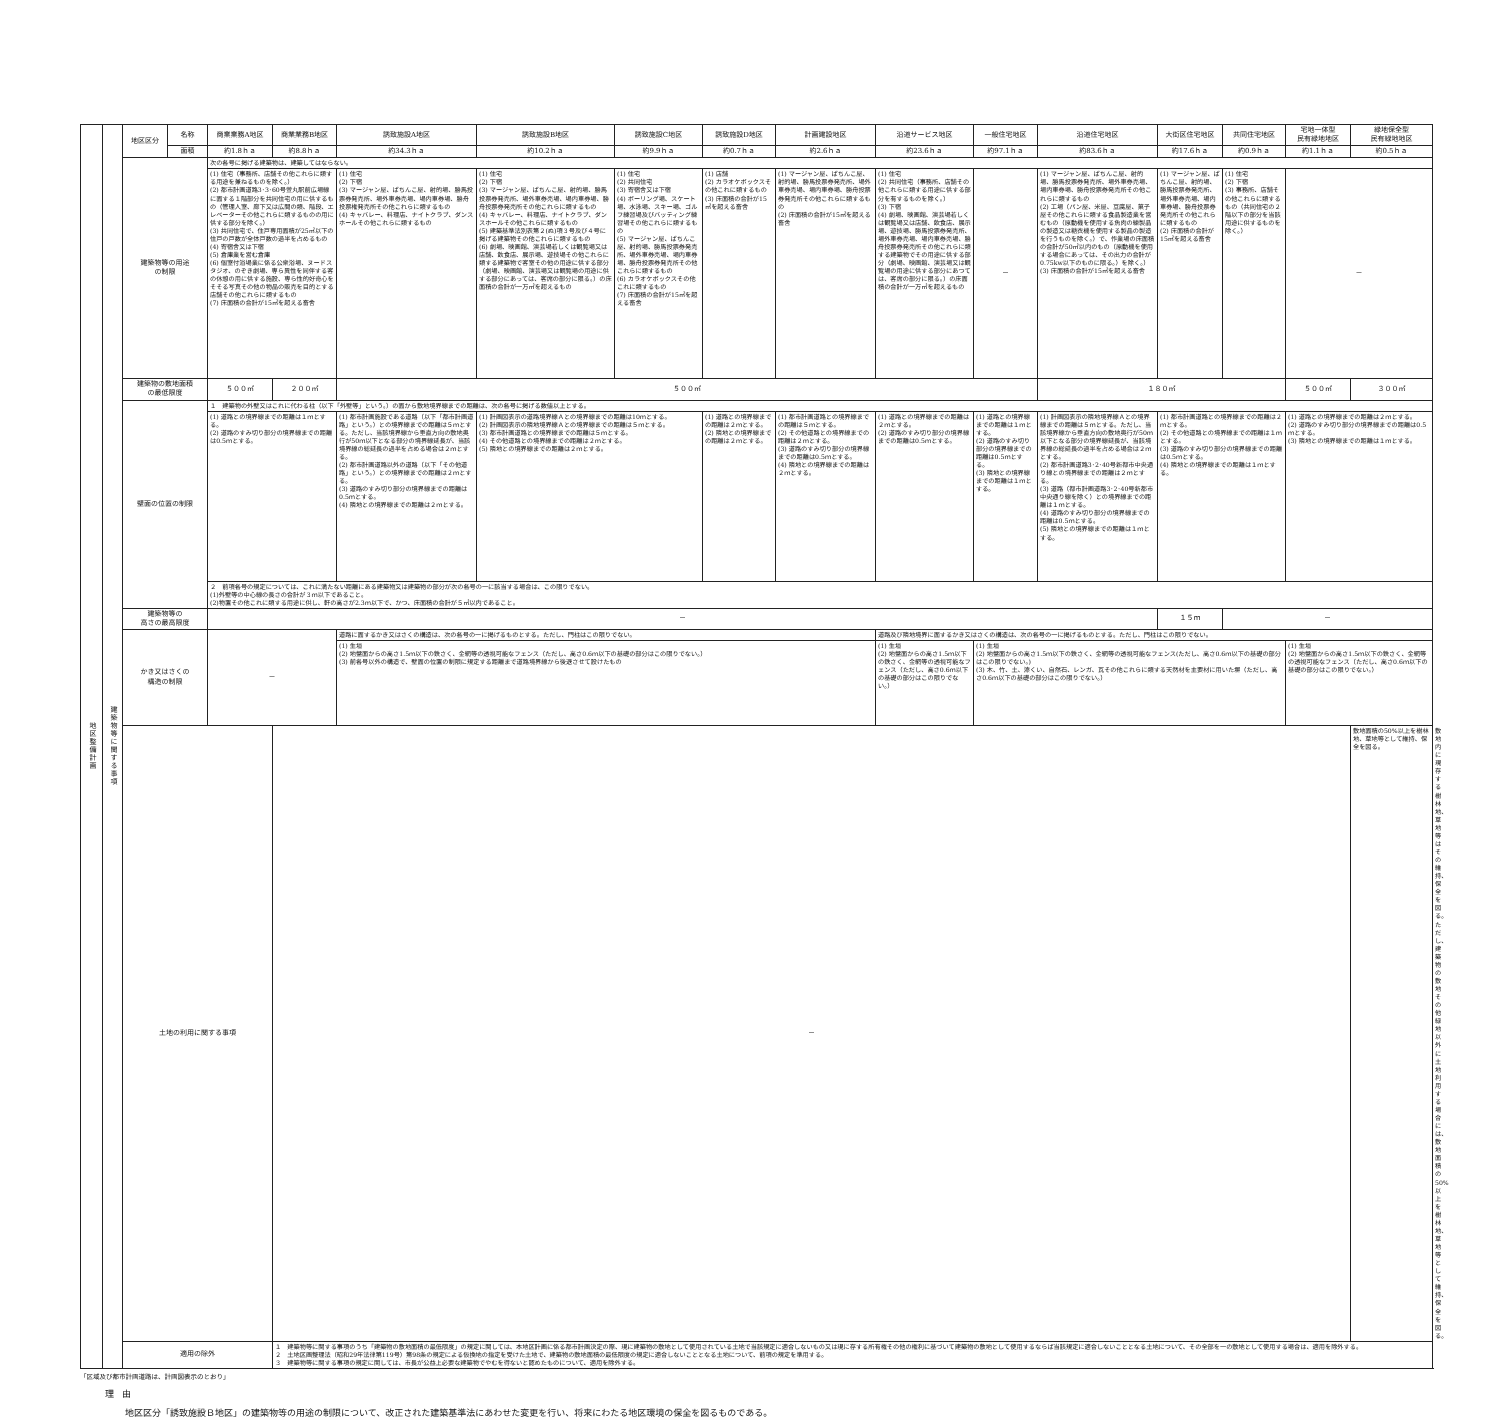| 地区整備計画 | 建築物等に関する事項 | 地区区分 | 名称 | 商業業務A地区 | 商業業務B地区 | 誘致施設A地区 | 誘致施設B地区 | 誘致施設C地区 | 誘致施設D地区 | 計画建設地区 | 沿道サービス地区 | 一般住宅地区 | 沿道住宅地区 | 大街区住宅地区 | 共同住宅地区 | 宅地一体型 民有緑地地区 | 緑地保全型 民有緑地地区 | |
| | | | 面積 | 約1.8ｈａ | 約8.8ｈａ | 約34.3ｈａ | 約10.2ｈａ | 約9.9ｈａ | 約0.7ｈａ | 約2.6ｈａ | 約23.6ｈａ | 約97.1ｈａ | 約83.6ｈａ | 約17.6ｈａ | 約0.9ｈａ | 約1.1ｈａ | 約0.5ｈａ | |
| | | 建築物等の用途 の制限 | | 次の各号に掲げる建築物は、建築してはならない。 | | | | | | | | | | | | | | |
| | | | | (1) 住宅（事務所、店舗その他これらに類する用途を兼ねるものを除く。） (2) 都市計画道路3･3･60号萱丸駅前広場線に面する１階部分を共同住宅の用に供するもの（管理人室、廊下又は広間の類、階段、エレベーターその他これらに類するものの用に供する部分を除く。） (3) 共同住宅で、住戸専用面積が25㎡以下の住戸の戸数が全体戸数の過半を占めるもの (4) 寄宿舎又は下宿 (5) 倉庫業を営む倉庫 (6) 個室付浴場業に係る公衆浴場、ヌードスタジオ、のぞき劇場、専ら異性を同伴する客の休憩の用に供する施設、専ら性的好奇心をそそる写真その他の物品の販売を目的とする店舗その他これらに類するもの (7) 床面積の合計が15㎡を超える畜舎 | | (1) 住宅 (2) 下宿 (3) マージャン屋、ぱちんこ屋、射的場、勝馬投票券発売所、場外車券売場、場内車券場、勝舟投票権発売所その他これらに類するもの (4) キャバレー、料理店、ナイトクラブ、ダンスホールその他これらに類するもの | (1) 住宅 (2) 下宿 (3) マージャン屋、ぱちんこ屋、射的場、勝馬投票券発売所、場外車券売場、場内車券場、勝舟投票券発売所その他これらに類するもの (4) キャバレー、料理店、ナイトクラブ、ダンスホールその他これらに類するもの (5) 建築基準法別表第２(ぬ)項３号及び４号に掲げる建築物その他これらに類するもの (6) 劇場、映画館、演芸場若しくは観覧場又は店舗、飲食店、展示場、遊技場その他これらに類する建築物で客室その他の用途に供する部分（劇場、映画館、演芸場又は観覧場の用途に供する部分にあっては、客席の部分に限る。）の床面積の合計が一万㎡を超えるもの | (1) 住宅 (2) 共同住宅 (3) 寄宿舎又は下宿 (4) ボーリング場、スケート場、水泳場、スキー場、ゴルフ練習場及びバッティング練習場その他これらに類するもの (5) マージャン屋、ぱちんこ屋、射的場、勝馬投票券発売所、場外車券売場、場内車券場、勝舟投票券発売所その他これらに類するもの (6) カラオケボックスその他これに類するもの (7) 床面積の合計が15㎡を超える畜舎 | (1) 店舗 (2) カラオケボックスその他これに類するもの (3) 床面積の合計が15㎡を超える畜舎 | (1) マージャン屋、ぱちんこ屋、射的場、勝馬投票券発売所、場外車券売場、場内車券場、勝舟投票券発売所その他これらに類するもの (2) 床面積の合計が15㎡を超える畜舎 | (1) 住宅 (2) 共同住宅（事務所、店舗その他これらに類する用途に供する部分を有するものを除く。） (3) 下宿 (4) 劇場、映画館、演芸場若しくは観覧場又は店舗、飲食店、展示場、遊技場、勝馬投票券発売所、場外車券売場、場内車券売場、勝舟投票券発売所その他これらに類する建築物でその用途に供する部分（劇場、映画館、演芸場又は観覧場の用途に供する部分にあつては、客席の部分に限る。）の床面積の合計が一万㎡を超えるもの | － | (1) マージャン屋、ぱちんこ屋、射的場、勝馬投票券発売所、場外車券売場、場内車券場、勝舟投票券発売所その他これらに類するもの (2) 工場（パン屋、米屋、豆腐屋、菓子屋その他これらに類する食品製造業を営むもの（原動機を使用する魚肉の練製品の製造又は糖衣機を使用する製品の製造を行うものを除く。）で、作業場の床面積の合計が50㎡以内のもの（原動機を使用する場合にあっては、その出力の合計が0.75kw以下のものに限る。）を除く。） (3) 床面積の合計が15㎡を超える畜舎 | (1) マージャン屋、ぱちんこ屋、射的場、勝馬投票券発売所、場外車券売場、場内車券場、勝舟投票券発売所その他これらに類するもの (2) 床面積の合計が15㎡を超える畜舎 | (1) 住宅 (2) 下宿 (3) 事務所、店舗その他これらに類するもの（共同住宅の２階以下の部分を当該用途に供するものを除く。） | － | | |
| | | 建築物の敷地面積 の最低限度 | | ５００㎡ | ２００㎡ | ５００㎡ | | | | | | | １８０㎡ | | | ５００㎡ | ３００㎡ | |
| | | 壁面の位置の制限 | | １ 建築物の外壁又はこれに代わる柱（以下「外壁等」という。）の面から敷地境界線までの距離は、次の各号に掲げる数値以上とする。 | | | | | | | | | | | | | | |
| | | | | (1) 道路との境界線までの距離は１ｍとする。 (2) 道路のすみ切り部分の境界線までの距離は0.5ｍとする。 | | (1) 都市計画施設である道路（以下「都市計画道路」という。）との境界線までの距離は５ｍとする。ただし、当該境界線から垂直方向の敷地奥行が50ｍ以下となる部分の境界線延長が、当該境界線の総延長の過半を占める場合は２ｍとする。 (2) 都市計画道路以外の道路（以下「その他道路」という。）との境界線までの距離は２ｍとする。 (3) 道路のすみ切り部分の境界線までの距離は0.5ｍとする。 (4) 隣地との境界線までの距離は２ｍとする。 | (1) 計画図表示の道路境界線Ａとの境界線までの距離は10ｍとする。 (2) 計画図表示の隣地境界線Ａとの境界線までの距離は５ｍとする。 (3) 都市計画道路との境界線までの距離は５ｍとする。 (4) その他道路との境界線までの距離は２ｍとする。 (5) 隣地との境界線までの距離は２ｍとする。 | | (1) 道路との境界線までの距離は２ｍとする。 (2) 隣地との境界線までの距離は２ｍとする。 | (1) 都市計画道路との境界線までの距離は５ｍとする。 (2) その他道路との境界線までの距離は２ｍとする。 (3) 道路のすみ切り部分の境界線までの距離は0.5ｍとする。 (4) 隣地との境界線までの距離は２ｍとする。 | (1) 道路との境界線までの距離は２ｍとする。 (2) 道路のすみ切り部分の境界線までの距離は0.5ｍとする。 | (1) 道路との境界線までの距離は１ｍとする。 (2) 道路のすみ切り部分の境界線までの距離は0.5ｍとする。 (3) 隣地との境界線までの距離は１ｍとする。 | (1) 計画図表示の隣地境界線Ａとの境界線までの距離は５ｍとする。ただし、当該境界線から垂直方向の敷地奥行が50ｍ以下となる部分の境界線延長が、当該境界線の総延長の過半を占める場合は２ｍとする。 (2) 都市計画道路3･2･40号新都市中央通り線との境界線までの距離は２ｍとする。 (3) 道路（都市計画道路3･2･40号新都市中央通り線を除く）との境界線までの距離は１ｍとする。 (4) 道路のすみ切り部分の境界線までの距離は0.5ｍとする。 (5) 隣地との境界線までの距離は１ｍとする。 | (1) 都市計画道路との境界線までの距離は２ｍとする。 (2) その他道路との境界線までの距離は１ｍとする。 (3) 道路のすみ切り部分の境界線までの距離は0.5ｍとする。 (4) 隣地との境界線までの距離は１ｍとする。 | | (1) 道路との境界線までの距離は２ｍとする。 (2) 道路のすみ切り部分の境界線までの距離は0.5ｍとする。 (3) 隣地との境界線までの距離は１ｍとする。 | | |
| | | | | ２ 前項各号の規定については、これに満たない距離にある建築物又は建築物の部分が次の各号の一に該当する場合は、この限りでない。 (1)外壁等の中心線の長さの合計が３ｍ以下であること。 (2)物置その他これに類する用途に供し、軒の高さが2.3ｍ以下で、かつ、床面積の合計が５㎡以内であること。 | | | | | | | | | | | | | | |
| | | 建築物等の 高さの最高限度 | | － | | | | | | | | | | １５ｍ | － | | | |
| | | かき又はさくの 構造の制限 | | － | | 道路に面するかき又はさくの構造は、次の各号の一に掲げるものとする。ただし、門柱はこの限りでない。 | | | | | 道路及び隣地境界に面するかき又はさくの構造は、次の各号の一に掲げるものとする。ただし、門柱はこの限りでない。 | | | | | | | |
| | | | | | | (1) 生垣 (2) 地盤面からの高さ1.5ｍ以下の鉄さく、金網等の透視可能なフェンス（ただし、高さ0.6ｍ以下の基礎の部分はこの限りでない。） (3) 前各号以外の構造で、壁面の位置の制限に規定する距離まで道路境界線から後退させて設けたもの | | | | | (1) 生垣 (2) 地盤面からの高さ1.5ｍ以下の鉄さく、金網等の透視可能なフェンス（ただし、高さ0.6ｍ以下の基礎の部分はこの限りでない。） | (1) 生垣 (2) 地盤面からの高さ1.5ｍ以下の鉄さく、金網等の透視可能なフェンス(ただし、高さ0.6ｍ以下の基礎の部分はこの限りでない。) (3) 木、竹、土、漆くい、自然石、レンガ、瓦その他これらに類する天然材を主要材に用いた塀（ただし、高さ0.6ｍ以下の基礎の部分はこの限りでない。） | | | | (1) 生垣 (2) 地盤面からの高さ1.5ｍ以下の鉄さく、金網等の透視可能なフェンス（ただし、高さ0.6ｍ以下の基礎の部分はこの限りでない。） | | |
| | | 土地の利用に関する事項 | | | － | | | | | | | | | | | | 敷地面積の50%以上を樹林地、草地等として維持、保全を図る。 | 敷地内に現存する樹林地、草地等はその維持、保全を図る。ただし、建築物の敷地その他緑地以外に土地利用する場合には、敷地面積の50%以上を樹林地、草地等として維持、保全を図る。 |
| | | 適用の除外 | | | １ 建築物等に関する事項のうち「建築物の敷地面積の最低限度」の規定に関しては、本地区計画に係る都市計画決定の際、現に建築物の敷地として使用されている土地で当該規定に適合しないもの又は現に存する所有権その他の権利に基づいて建築物の敷地として使用するならば当該規定に適合しないこととなる土地について、その全部を一の敷地として使用する場合は、適用を除外する。 ２ 土地区画整理法（昭和29年法律第119号）第98条の規定による仮換地の指定を受けた土地で、建築物の敷地面積の最低限度の規定に適合しないこととなる土地について、前項の規定を準用する。 ３ 建築物等に関する事項の規定に関しては、市長が公益上必要な建築物でやむを得ないと認めたものについて、適用を除外する。 | | | | | | | | | | | | | |
「区域及び都市計画道路は、計画図表示のとおり」
理由
地区区分「誘致施設Ｂ地区」の建築物等の用途の制限について、改正された建築基準法にあわせた変更を行い、将来にわたる地区環境の保全を図るものである。